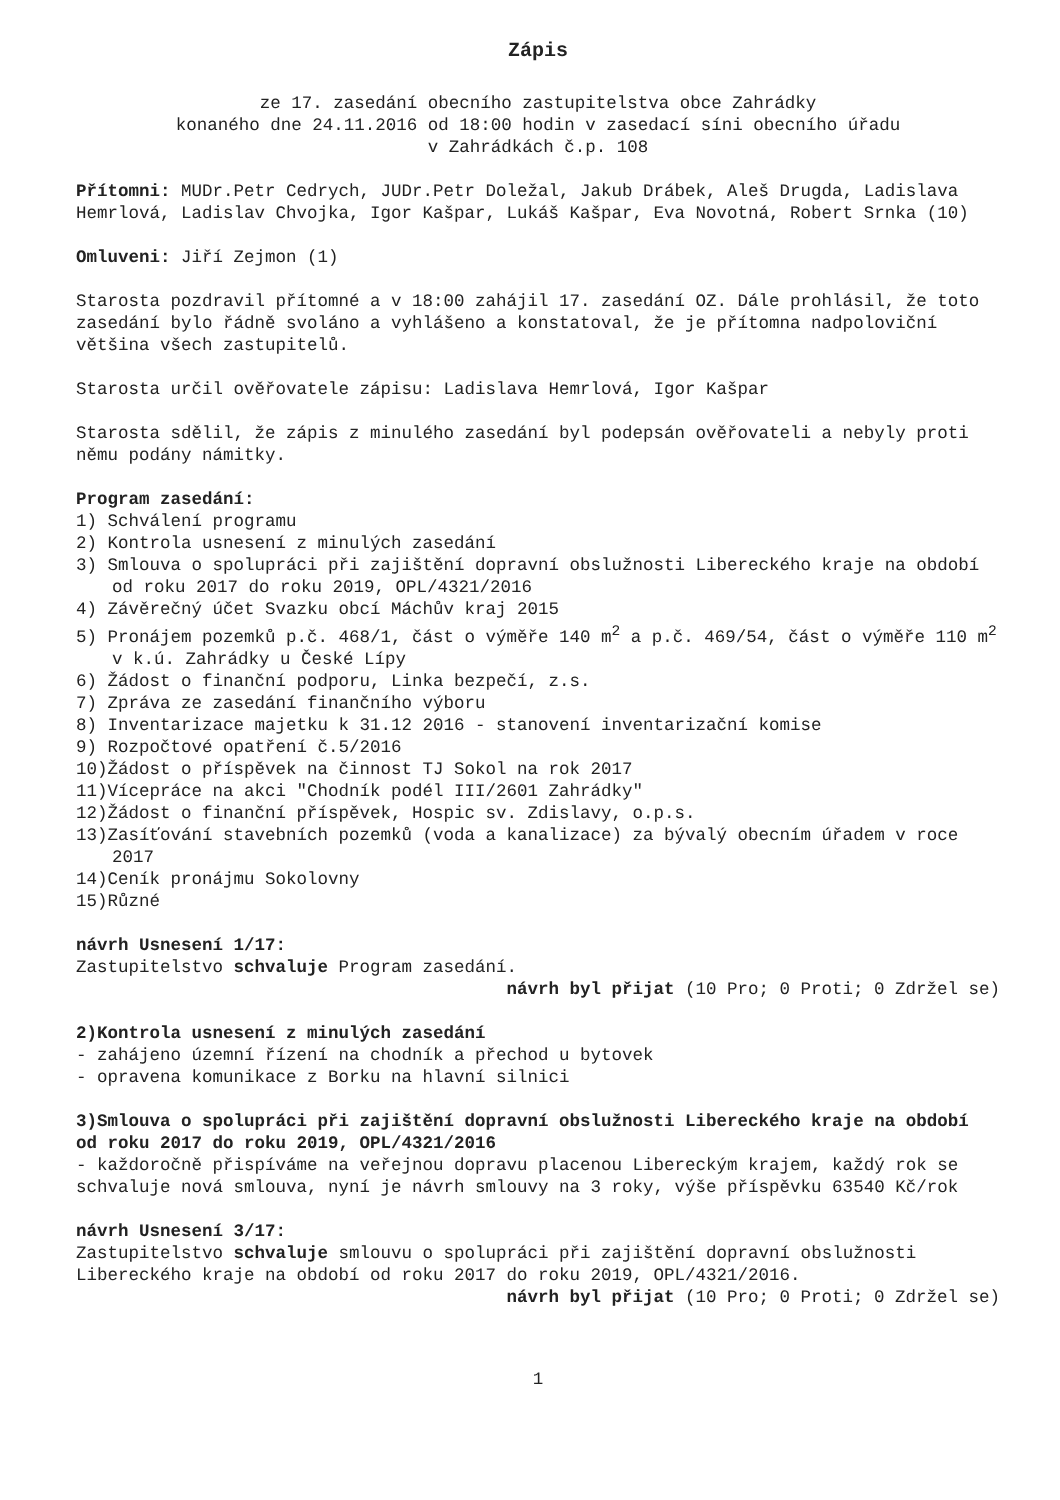Zápis
ze 17. zasedání obecního zastupitelstva obce Zahrádky
konaného dne 24.11.2016 od 18:00 hodin v zasedací síni obecního úřadu
v Zahrádkách č.p. 108
Přítomni: MUDr.Petr Cedrych, JUDr.Petr Doležal, Jakub Drábek, Aleš Drugda, Ladislava Hemrlová, Ladislav Chvojka, Igor Kašpar, Lukáš Kašpar, Eva Novotná, Robert Srnka (10)
Omluveni: Jiří Zejmon (1)
Starosta pozdravil přítomné a v 18:00 zahájil 17. zasedání OZ. Dále prohlásil, že toto zasedání bylo řádně svoláno a vyhlášeno a konstatoval, že je přítomna nadpoloviční většina všech zastupitelů.
Starosta určil ověřovatele zápisu: Ladislava Hemrlová, Igor Kašpar
Starosta sdělil, že zápis z minulého zasedání byl podepsán ověřovateli a nebyly proti němu podány námitky.
Program zasedání:
1) Schválení programu
2) Kontrola usnesení z minulých zasedání
3) Smlouva o spolupráci při zajištění dopravní obslužnosti Libereckého kraje na období od roku 2017 do roku 2019, OPL/4321/2016
4) Závěrečný účet Svazku obcí Máchův kraj 2015
5) Pronájem pozemků p.č. 468/1, část o výměře 140 m<sup>2</sup> a p.č. 469/54, část o výměře 110 m<sup>2</sup> v k.ú. Zahrádky u České Lípy
6) Žádost o finanční podporu, Linka bezpečí, z.s.
7) Zpráva ze zasedání finančního výboru
8) Inventarizace majetku k 31.12 2016 - stanovení inventarizační komise
9) Rozpočtové opatření č.5/2016
10)Žádost o příspěvek na činnost TJ Sokol na rok 2017
11)Vícepráce na akci "Chodník podél III/2601 Zahrádky"
12)Žádost o finanční příspěvek, Hospic sv. Zdislavy, o.p.s.
13)Zasíťování stavebních pozemků (voda a kanalizace) za bývalý obecním úřadem v roce 2017
14)Ceník pronájmu Sokolovny
15)Různé
návrh Usnesení 1/17:
Zastupitelstvo schvaluje Program zasedání.
návrh byl přijat (10 Pro; 0 Proti; 0 Zdržel se)
2)Kontrola usnesení z minulých zasedání
- zahájeno územní řízení na chodník a přechod u bytovek
- opravena komunikace z Borku na hlavní silnici
3)Smlouva o spolupráci při zajištění dopravní obslužnosti Libereckého kraje na období od roku 2017 do roku 2019, OPL/4321/2016
- každoročně přispíváme na veřejnou dopravu placenou Libereckým krajem, každý rok se schvaluje nová smlouva, nyní je návrh smlouvy na 3 roky, výše příspěvku 63540 Kč/rok
návrh Usnesení 3/17:
Zastupitelstvo schvaluje smlouvu o spolupráci při zajištění dopravní obslužnosti Libereckého kraje na období od roku 2017 do roku 2019, OPL/4321/2016.
návrh byl přijat (10 Pro; 0 Proti; 0 Zdržel se)
1